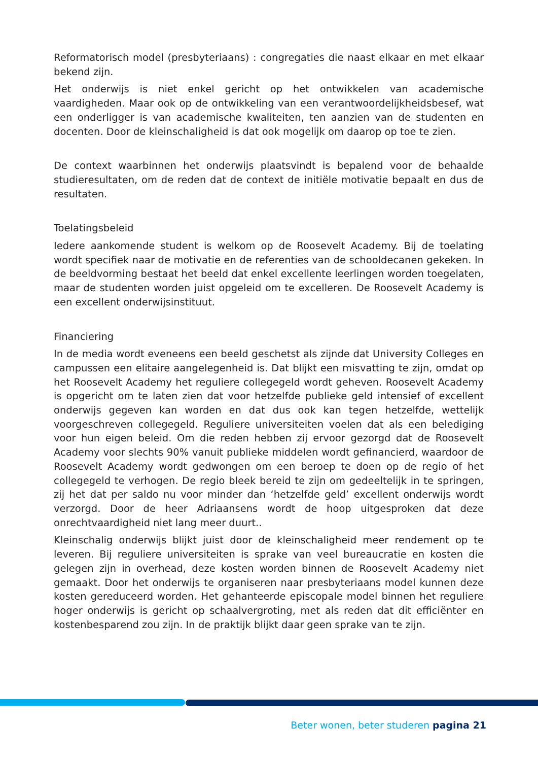Reformatorisch model (presbyteriaans) : congregaties die naast elkaar en met elkaar bekend zijn.
Het onderwijs is niet enkel gericht op het ontwikkelen van academische vaardigheden. Maar ook op de ontwikkeling van een verantwoordelijkheidsbesef, wat een onderligger is van academische kwaliteiten, ten aanzien van de studenten en docenten. Door de kleinschaligheid is dat ook mogelijk om daarop op toe te zien.
De context waarbinnen het onderwijs plaatsvindt is bepalend voor de behaalde studieresultaten, om de reden dat de context de initiële motivatie bepaalt en dus de resultaten.
Toelatingsbeleid
Iedere aankomende student is welkom op de Roosevelt Academy. Bij de toelating wordt specifiek naar de motivatie en de referenties van de schooldecanen gekeken. In de beeldvorming bestaat het beeld dat enkel excellente leerlingen worden toegelaten, maar de studenten worden juist opgeleid om te excelleren. De Roosevelt Academy is een excellent onderwijsinstituut.
Financiering
In de media wordt eveneens een beeld geschetst als zijnde dat University Colleges en campussen een elitaire aangelegenheid is. Dat blijkt een misvatting te zijn, omdat op het Roosevelt Academy het reguliere collegegeld wordt geheven. Roosevelt Academy is opgericht om te laten zien dat voor hetzelfde publieke geld intensief of excellent onderwijs gegeven kan worden en dat dus ook kan tegen hetzelfde, wettelijk voorgeschreven collegegeld. Reguliere universiteiten voelen dat als een belediging voor hun eigen beleid. Om die reden hebben zij ervoor gezorgd dat de Roosevelt Academy voor slechts 90% vanuit publieke middelen wordt gefinancierd, waardoor de Roosevelt Academy wordt gedwongen om een beroep te doen op de regio of het collegegeld te verhogen. De regio bleek bereid te zijn om gedeeltelijk in te springen, zij het dat per saldo nu voor minder dan ‘hetzelfde geld’ excellent onderwijs wordt verzorgd. Door de heer Adriaansens wordt de hoop uitgesproken dat deze onrechtvaardigheid niet lang meer duurt..
Kleinschalig onderwijs blijkt juist door de kleinschaligheid meer rendement op te leveren. Bij reguliere universiteiten is sprake van veel bureaucratie en kosten die gelegen zijn in overhead, deze kosten worden binnen de Roosevelt Academy niet gemaakt. Door het onderwijs te organiseren naar presbyteriaans model kunnen deze kosten gereduceerd worden. Het gehanteerde episcopale model binnen het reguliere hoger onderwijs is gericht op schaalvergroting, met als reden dat dit efficiënter en kostenbesparend zou zijn. In de praktijk blijkt daar geen sprake van te zijn.
Beter wonen, beter studeren pagina 21